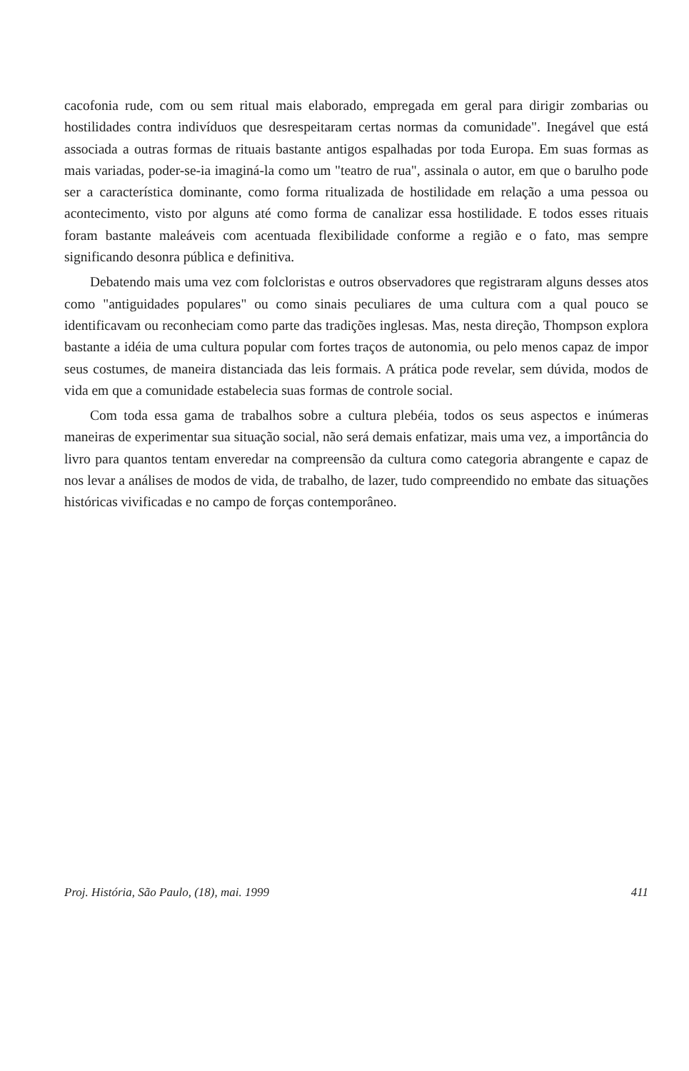cacofonia rude, com ou sem ritual mais elaborado, empregada em geral para dirigir zombarias ou hostilidades contra indivíduos que desrespeitaram certas normas da comunidade". Inegável que está associada a outras formas de rituais bastante antigos espalhadas por toda Europa. Em suas formas as mais variadas, poder-se-ia imaginá-la como um "teatro de rua", assinala o autor, em que o barulho pode ser a característica dominante, como forma ritualizada de hostilidade em relação a uma pessoa ou acontecimento, visto por alguns até como forma de canalizar essa hostilidade. E todos esses rituais foram bastante maleáveis com acentuada flexibilidade conforme a região e o fato, mas sempre significando desonra pública e definitiva.
Debatendo mais uma vez com folcloristas e outros observadores que registraram alguns desses atos como "antiguidades populares" ou como sinais peculiares de uma cultura com a qual pouco se identificavam ou reconheciam como parte das tradições inglesas. Mas, nesta direção, Thompson explora bastante a idéia de uma cultura popular com fortes traços de autonomia, ou pelo menos capaz de impor seus costumes, de maneira distanciada das leis formais. A prática pode revelar, sem dúvida, modos de vida em que a comunidade estabelecia suas formas de controle social.
Com toda essa gama de trabalhos sobre a cultura plebéia, todos os seus aspectos e inúmeras maneiras de experimentar sua situação social, não será demais enfatizar, mais uma vez, a importância do livro para quantos tentam enveredar na compreensão da cultura como categoria abrangente e capaz de nos levar a análises de modos de vida, de trabalho, de lazer, tudo compreendido no embate das situações históricas vivificadas e no campo de forças contemporâneo.
Proj. História, São Paulo, (18), mai. 1999 411